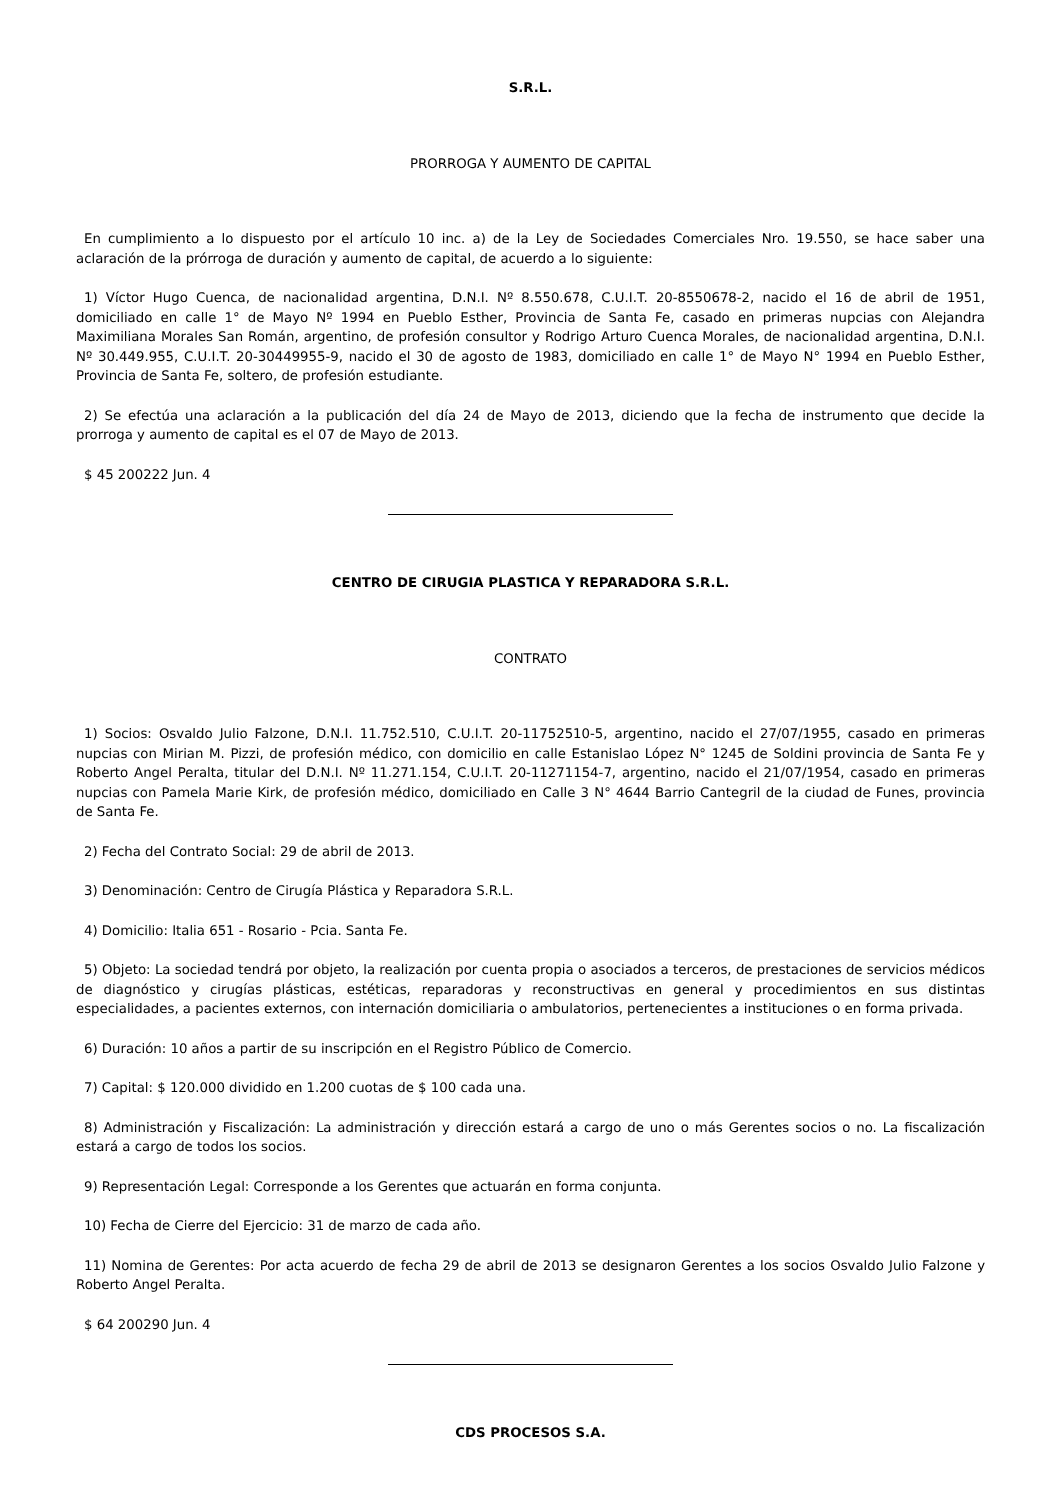S.R.L.
PRORROGA Y AUMENTO DE CAPITAL
En cumplimiento a lo dispuesto por el artículo 10 inc. a) de la Ley de Sociedades Comerciales Nro. 19.550, se hace saber una aclaración de la prórroga de duración y aumento de capital, de acuerdo a lo siguiente:
1) Víctor Hugo Cuenca, de nacionalidad argentina, D.N.I. Nº 8.550.678, C.U.I.T. 20-8550678-2, nacido el 16 de abril de 1951, domiciliado en calle 1° de Mayo Nº 1994 en Pueblo Esther, Provincia de Santa Fe, casado en primeras nupcias con Alejandra Maximiliana Morales San Román, argentino, de profesión consultor y Rodrigo Arturo Cuenca Morales, de nacionalidad argentina, D.N.I. Nº 30.449.955, C.U.I.T. 20-30449955-9, nacido el 30 de agosto de 1983, domiciliado en calle 1° de Mayo N° 1994 en Pueblo Esther, Provincia de Santa Fe, soltero, de profesión estudiante.
2) Se efectúa una aclaración a la publicación del día 24 de Mayo de 2013, diciendo que la fecha de instrumento que decide la prorroga y aumento de capital es el 07 de Mayo de 2013.
$ 45 200222 Jun. 4
CENTRO DE CIRUGIA PLASTICA Y REPARADORA S.R.L.
CONTRATO
1) Socios: Osvaldo Julio Falzone, D.N.I. 11.752.510, C.U.I.T. 20-11752510-5, argentino, nacido el 27/07/1955, casado en primeras nupcias con Mirian M. Pizzi, de profesión médico, con domicilio en calle Estanislao López N° 1245 de Soldini provincia de Santa Fe y Roberto Angel Peralta, titular del D.N.I. Nº 11.271.154, C.U.I.T. 20-11271154-7, argentino, nacido el 21/07/1954, casado en primeras nupcias con Pamela Marie Kirk, de profesión médico, domiciliado en Calle 3 N° 4644 Barrio Cantegril de la ciudad de Funes, provincia de Santa Fe.
2) Fecha del Contrato Social: 29 de abril de 2013.
3) Denominación: Centro de Cirugía Plástica y Reparadora S.R.L.
4) Domicilio: Italia 651 - Rosario - Pcia. Santa Fe.
5) Objeto: La sociedad tendrá por objeto, la realización por cuenta propia o asociados a terceros, de prestaciones de servicios médicos de diagnóstico y cirugías plásticas, estéticas, reparadoras y reconstructivas en general y procedimientos en sus distintas especialidades, a pacientes externos, con internación domiciliaria o ambulatorios, pertenecientes a instituciones o en forma privada.
6) Duración: 10 años a partir de su inscripción en el Registro Público de Comercio.
7) Capital: $ 120.000 dividido en 1.200 cuotas de $ 100 cada una.
8) Administración y Fiscalización: La administración y dirección estará a cargo de uno o más Gerentes socios o no. La fiscalización estará a cargo de todos los socios.
9) Representación Legal: Corresponde a los Gerentes que actuarán en forma conjunta.
10) Fecha de Cierre del Ejercicio: 31 de marzo de cada año.
11) Nomina de Gerentes: Por acta acuerdo de fecha 29 de abril de 2013 se designaron Gerentes a los socios Osvaldo Julio Falzone y Roberto Angel Peralta.
$ 64 200290 Jun. 4
CDS PROCESOS S.A.